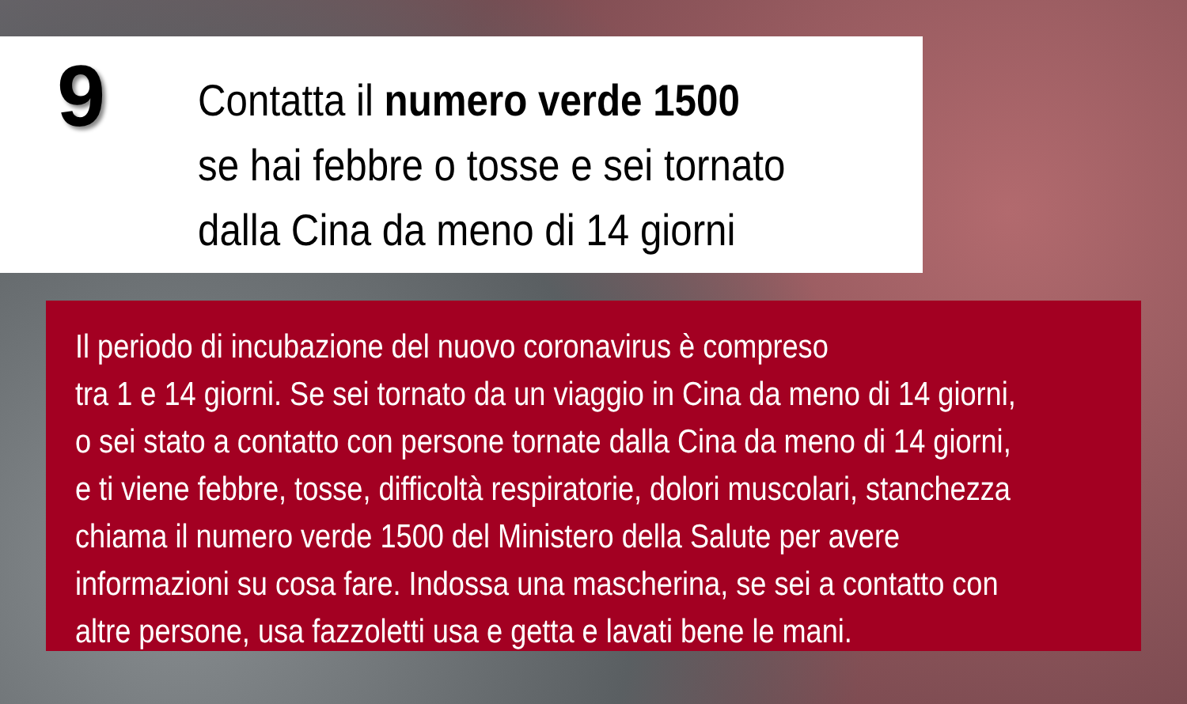9
Contatta il numero verde 1500
se hai febbre o tosse e sei tornato
dalla Cina da meno di 14 giorni
Il periodo di incubazione del nuovo coronavirus è compreso
tra 1 e 14 giorni. Se sei tornato da un viaggio in Cina da meno di 14 giorni,
o sei stato a contatto con persone tornate dalla Cina da meno di 14 giorni,
e ti viene febbre, tosse, difficoltà respiratorie, dolori muscolari, stanchezza
chiama il numero verde 1500 del Ministero della Salute per avere
informazioni su cosa fare. Indossa una mascherina, se sei a contatto con
altre persone, usa fazzoletti usa e getta e lavati bene le mani.